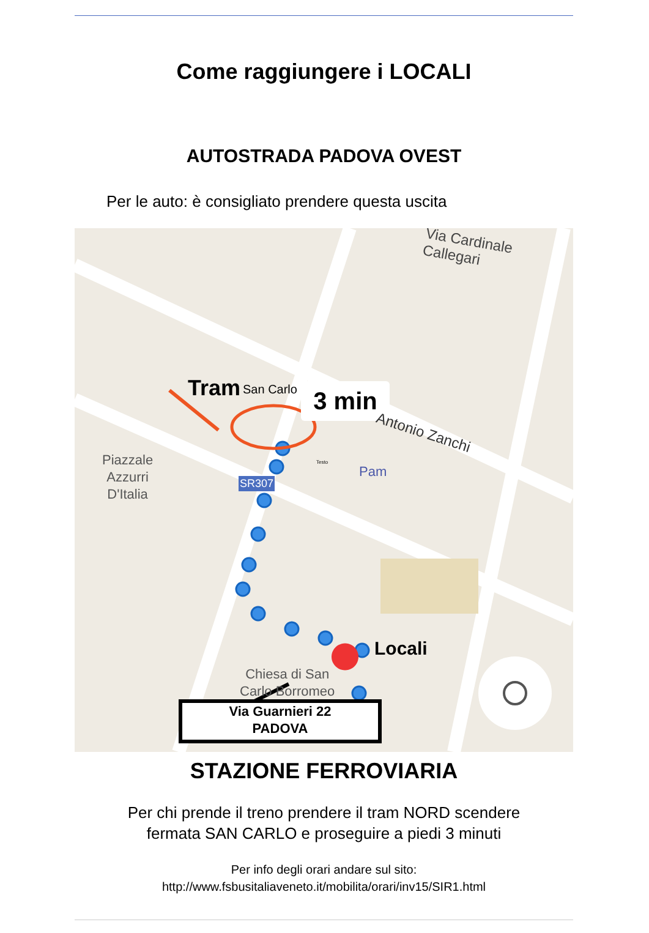Come raggiungere i LOCALI
AUTOSTRADA PADOVA OVEST
Per le auto: è consigliato prendere questa uscita
Via Cardinale Callegari
Tram San Carlo 3 min
Antonio Zanchi
Piazzale
Azzurri
D'Italia
Testo
Pam
SR307
Locali
Chiesa di San
Carlo Borromeo
Via Guarnieri 22
PADOVA
STAZIONE FERROVIARIA
Per chi prende il treno prendere il tram NORD scendere
fermata SAN CARLO e proseguire a piedi 3 minuti
Per info degli orari andare sul sito:
http://www.fsbusitaliaveneto.it/mobilita/orari/inv15/SIR1.html